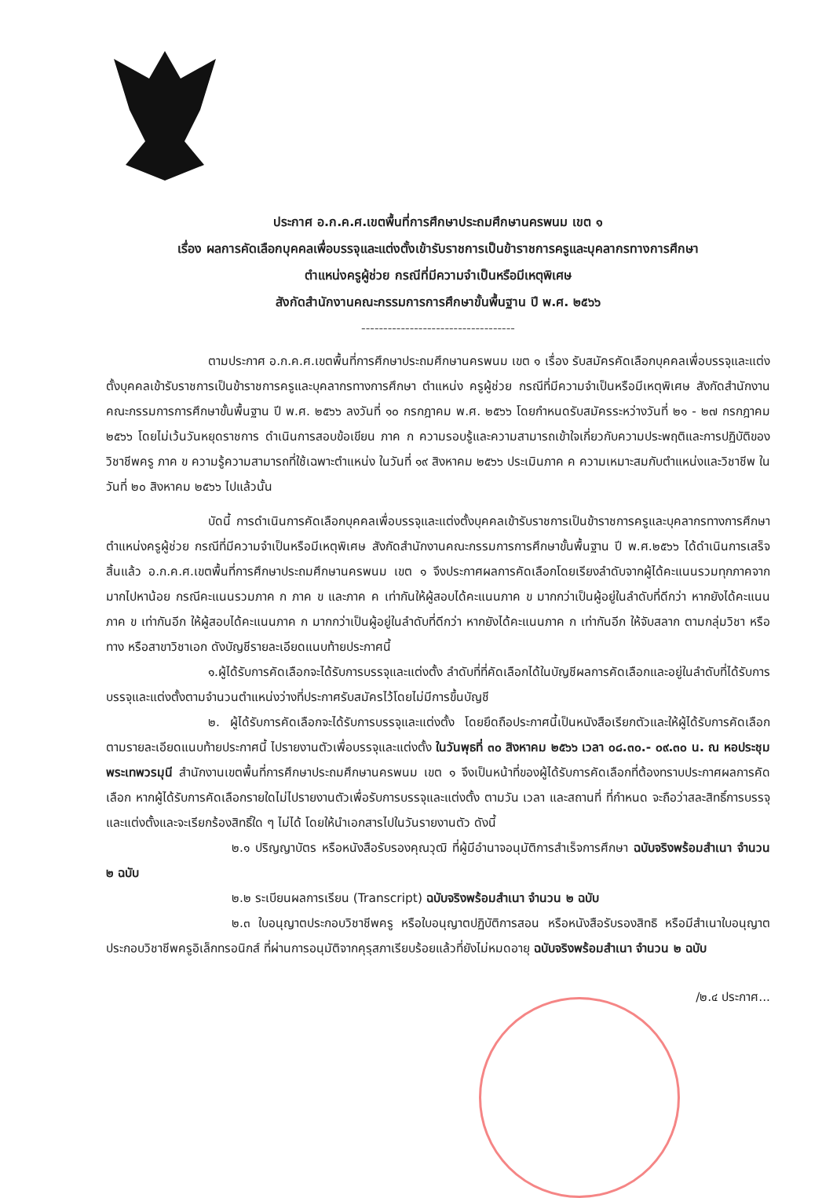ประกาศ อ.ก.ค.ศ.เขตพื้นที่การศึกษาประถมศึกษานครพนม เขต ๑
เรื่อง ผลการคัดเลือกบุคคลเพื่อบรรจุและแต่งตั้งเข้ารับราชการเป็นข้าราชการครูและบุคลากรทางการศึกษา
ตำแหน่งครูผู้ช่วย กรณีที่มีความจำเป็นหรือมีเหตุพิเศษ
สังกัดสำนักงานคณะกรรมการการศึกษาขั้นพื้นฐาน ปี พ.ศ. ๒๕๖๖
-----------------------------------
ตามประกาศ อ.ก.ค.ศ.เขตพื้นที่การศึกษาประถมศึกษานครพนม เขต ๑ เรื่อง รับสมัครคัดเลือกบุคคลเพื่อบรรจุและแต่งตั้งบุคคลเข้ารับราชการเป็นข้าราชการครูและบุคลากรทางการศึกษา ตำแหน่ง ครูผู้ช่วย กรณีที่มีความจำเป็นหรือมีเหตุพิเศษ สังกัดสำนักงานคณะกรรมการการศึกษาขั้นพื้นฐาน ปี พ.ศ. ๒๕๖๖ ลงวันที่ ๑๐ กรกฎาคม พ.ศ. ๒๕๖๖ โดยกำหนดรับสมัครระหว่างวันที่ ๒๑ - ๒๗ กรกฎาคม ๒๕๖๖ โดยไม่เว้นวันหยุดราชการ ดำเนินการสอบข้อเขียน ภาค ก ความรอบรู้และความสามารถเข้าใจเกี่ยวกับความประพฤติและการปฏิบัติของวิชาชีพครู ภาค ข ความรู้ความสามารถที่ใช้เฉพาะตำแหน่ง ในวันที่ ๑๙ สิงหาคม ๒๕๖๖ ประเมินภาค ค ความเหมาะสมกับตำแหน่งและวิชาชีพ ในวันที่ ๒๐ สิงหาคม ๒๕๖๖ ไปแล้วนั้น
บัดนี้ การดำเนินการคัดเลือกบุคคลเพื่อบรรจุและแต่งตั้งบุคคลเข้ารับราชการเป็นข้าราชการครูและบุคลากรทางการศึกษา ตำแหน่งครูผู้ช่วย กรณีที่มีความจำเป็นหรือมีเหตุพิเศษ สังกัดสำนักงานคณะกรรมการการศึกษาขั้นพื้นฐาน ปี พ.ศ.๒๕๖๖ ได้ดำเนินการเสร็จสิ้นแล้ว อ.ก.ค.ศ.เขตพื้นที่การศึกษาประถมศึกษานครพนม เขต ๑ จึงประกาศผลการคัดเลือกโดยเรียงลำดับจากผู้ได้คะแนนรวมทุกภาคจากมากไปหาน้อย กรณีคะแนนรวมภาค ก ภาค ข และภาค ค เท่ากันให้ผู้สอบได้คะแนนภาค ข มากกว่าเป็นผู้อยู่ในลำดับที่ดีกว่า หากยังได้คะแนนภาค ข เท่ากันอีก ให้ผู้สอบได้คะแนนภาค ก มากกว่าเป็นผู้อยู่ในลำดับที่ดีกว่า หากยังได้คะแนนภาค ก เท่ากันอีก ให้จับสลาก ตามกลุ่มวิชา หรือทาง หรือสาขาวิชาเอก ดังบัญชีรายละเอียดแนบท้ายประกาศนี้
๑.ผู้ได้รับการคัดเลือกจะได้รับการบรรจุและแต่งตั้ง ลำดับที่ที่คัดเลือกได้ในบัญชีผลการคัดเลือกและอยู่ในลำดับที่ได้รับการบรรจุและแต่งตั้งตามจำนวนตำแหน่งว่างที่ประกาศรับสมัครไว้โดยไม่มีการขึ้นบัญชี
๒. ผู้ได้รับการคัดเลือกจะได้รับการบรรจุและแต่งตั้ง โดยยึดถือประกาศนี้เป็นหนังสือเรียกตัวและให้ผู้ได้รับการคัดเลือก ตามรายละเอียดแนบท้ายประกาศนี้ ไปรายงานตัวเพื่อบรรจุและแต่งตั้ง ในวันพุธที่ ๓๐ สิงหาคม ๒๕๖๖ เวลา ๐๘.๓๐.- ๐๙.๓๐ น. ณ หอประชุมพระเทพวรมุนี สำนักงานเขตพื้นที่การศึกษาประถมศึกษานครพนม เขต ๑ จึงเป็นหน้าที่ของผู้ได้รับการคัดเลือกที่ต้องทราบประกาศผลการคัดเลือก หากผู้ได้รับการคัดเลือกรายใดไม่ไปรายงานตัวเพื่อรับการบรรจุและแต่งตั้ง ตามวัน เวลา และสถานที่ ที่กำหนด จะถือว่าสละสิทธิ์การบรรจุและแต่งตั้งและจะเรียกร้องสิทธิ์ใด ๆ ไม่ได้ โดยให้นำเอกสารไปในวันรายงานตัว ดังนี้
๒.๑ ปริญญาบัตร หรือหนังสือรับรองคุณวุฒิ ที่ผู้มีอำนาจอนุมัติการสำเร็จการศึกษา ฉบับจริงพร้อมสำเนา จำนวน ๒ ฉบับ
๒.๒ ระเบียนผลการเรียน (Transcript) ฉบับจริงพร้อมสำเนา จำนวน ๒ ฉบับ
๒.๓ ใบอนุญาตประกอบวิชาชีพครู หรือใบอนุญาตปฏิบัติการสอน หรือหนังสือรับรองสิทธิ หรือมีสำเนาใบอนุญาตประกอบวิชาชีพครูอิเล็กทรอนิกส์ ที่ผ่านการอนุมัติจากคุรุสภาเรียบร้อยแล้วที่ยังไม่หมดอายุ ฉบับจริงพร้อมสำเนา จำนวน ๒ ฉบับ
/๒.๔ ประกาศ...